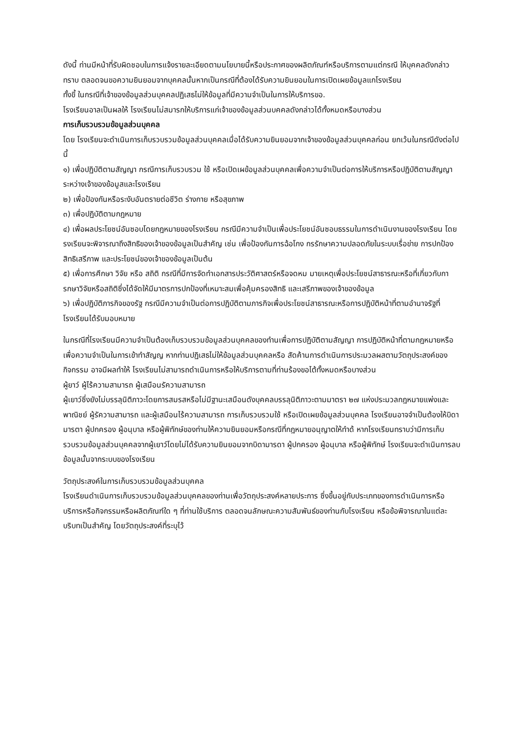ดังนี้ ท่านมีหน้าที่รับผิดชอบในการแจ้งรายละเอียดตามนโยบายนี้หรือประกาศของผลิตภัณฑ์หรือบริการตามแต่กรณี ให้บุคคลดังกล่าวทราบ ตลอดจนขอความยินยอมจากบุคคลนั้นหากเป็นกรณีที่ต้องได้รับความยินยอมในการเปิดเผยข้อมูลแกโรงเรียน
ทั้งขี้ ในกรณีที่เจ้าของข้อมูลส่วนบุคคลปฏิเสธไม่ให้ข้อมูลที่มีความจำเป็นในการให้บริการขอ.
โรงเรียนอาลเป็นผลให้ โรงเรียนไม่สมารกให้บริการแก่เจ้าของข้อมูลส่วนบคคลดังกล่าวได้ทั้งหมดหรือบางส่วน
การเก็บรวบรวมข้อมูลส่วนบุคคล
โดย โรงเรียนจะดำเนินการเก็บรวบรวมข้อมูลส่วนบุคคลเมื่อได้รับความยินยอมจากเจ้าของข้อมูลส่วนบุคคลก่อน ยกเว้นในกรณีดังต่อไปนี้
๑) เพื่อปฏิบัติตามสัญญา กรณีการเก็บรวบรวม ใช้ หรือเปิดเผข้อมูลส่วนบุคคลเพื่อความจำเป็นต่อการให้บริการหรือปฏิบัติตามสัญญาระหว่างเจ้าของข้อมูสและโรงเรียน
๒) เพื่อป้องกันหรือระงับอันตรายต่อชีวิต ร่างกาย หรือสุขภาพ
๓) เพื่อปฏิบัติตามกฎหมาย
๔) เพื่อผลประโยชน์อันซอบโดยกฎหมายของโรงเรียน กรณีมีความจำเป็นเพื่อประโยชน์อันซอบธรรมในการดำเนินงานของโรงเรียน โดยรงเรียนจะพิจารณาถึงสิทธิของเจ้าของข้อมูลเป็นสำคัญ เช่น เพื่อป้องกันการฉ้อโกง กรรักษาความปลอดภัยในระบบเรื่อข่าย การปกป้องสิทธิเสรีภาพ และประโยชน์ของเจ้าของข้อมูลเป็นต้น
๕) เพื่อการศึกษา วิจัย หรือ สถิติ กรณีที่มีการจัดทำเอกสารประวัติศาสตร์หรือจดหม มายเหตุเพื่อประโยชน์สาธารณะหรือที่เกี่ยวกับการกษาวิจัยหรือสถิติซึ่งได้จัดให้มีมาตรการปกป้องที่เหมาะสมเพื่อคุ้มครองสิทธิ และเสรีภาพของเจ้าของข้อมูล
๖) เพื่อปฏิบัติภารกิจของรัฐ กรณีมีความจำเป็นต่อการปฏิบัติตามภารกิจเพื่อประโยชน์สาธารณะหรือการปฏิบัติหน้าที่ตามอำนาจรัฐที่โรงเรียนได้รับมอบหมาย
ในกรณีที่โรงเรียนมีความจำเป็นต้องเก็บรวบรวมข้อมูลส่วนบุคคลของทำนเพื่อการปฏิบัติตามสัญญา การปฏิบัติหน้าที่ตามกฎหมายหรือเพื่อความจำเป็นในการเข้าทำสัญญ หากท่านปฏิเสธไม่ให้ข้อมูลส่วนบุคคลหรือ สัดค้านการดำเนินการประมวลผสตามวัตถุประสงค์ของกิจกรรม อาจมีผลทำให้ โรงเรียนไม่สามารถดำเนินการหรือให้บริการตามที่ท่านร้องขอไต้ทั้งหมดหรือบางส่วน
ผู้ยาว์ ผู้ไร้ความสามารถ ผู้เสมือนรัความสามารถ
ผู้เยาว์ซึ่งยังไม่บรรลุนิติภาวะโดยการสมรสหรือไม่มีฐานะเสมือนดังบุคคลบรรลุนิติภาวะตามมาตรา ๒๗ แห่งประมวลกฎหมายแพ่งและพาณิชย์ ผู้รัความสามารถ และผู้เสมือนไร้ความสามารถ การเก็บรวบรวมใช้ หรือเปิดเผยข้อมูลส่วนบุคคล โรงเรียนอาจจำเป็นต้องให้บิดามารตา ผู้ปกครอง ผู้อนุบาล หรือผู้พิทักษ์ของท่านให้ความยินยอมหรือกรณีที่กฎหมายอนุญาตให้ทำด้ หากโรงเรียนทราบว่ามีการเก็บรวบรวมข้อมูลส่วนบุคคลจากผู้เยาว์โดยไม่ได้รับความยินยอมจากบิดามารดา ผู้ปกครอง ผู้อนุบาล หรือผู้พิทักษ์ โรงเรียนจะดำเนินการลบข้อมูลนั้นจากระบบของโรงเรียน
วัตถุประสงค์ในการเก็บรวบรวมข้อมูลส่วนบุคคล
โรงเรียนดำเนินการเก็บรวบรวมข้อมูลส่วนบุคคลของท่านเพื่อวัตถุประสงค์หลายประการ ซึ่งขึ้นอยู่กับประเภทของการดำเนินการหรือบริการหรือกิจกรรมหรือผลิตภัณฑ์ใด ๆ ที่ท่านใช้บริการ ตลอดจนลักษณะความสัมพันธ์ของท่านกับโรงเรียน หรือข้อพิจารณาในแต่ละบริบทเป็นสำคัญ โดยวัตถุประสงค์ที่ระบุไว้